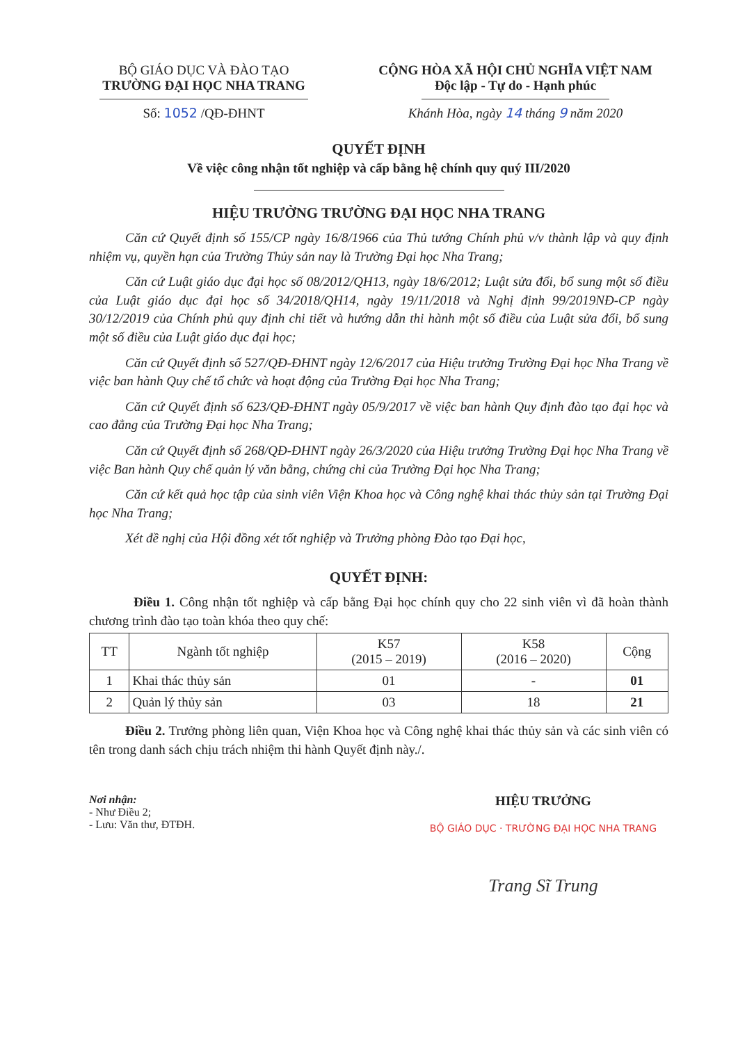BỘ GIÁO DỤC VÀ ĐÀO TẠO
TRƯỜNG ĐẠI HỌC NHA TRANG
Số: 1052 /QĐ-ĐHNT
CỘNG HÒA XÃ HỘI CHỦ NGHĨA VIỆT NAM
Độc lập - Tự do - Hạnh phúc
Khánh Hòa, ngày 14 tháng 9 năm 2020
QUYẾT ĐỊNH
Về việc công nhận tốt nghiệp và cấp bằng hệ chính quy quý III/2020
HIỆU TRƯỞNG TRƯỜNG ĐẠI HỌC NHA TRANG
Căn cứ Quyết định số 155/CP ngày 16/8/1966 của Thủ tướng Chính phủ v/v thành lập và quy định nhiệm vụ, quyền hạn của Trường Thủy sản nay là Trường Đại học Nha Trang;
Căn cứ Luật giáo dục đại học số 08/2012/QH13, ngày 18/6/2012; Luật sửa đổi, bổ sung một số điều của Luật giáo dục đại học số 34/2018/QH14, ngày 19/11/2018 và Nghị định 99/2019NĐ-CP ngày 30/12/2019 của Chính phủ quy định chi tiết và hướng dẫn thi hành một số điều của Luật sửa đổi, bổ sung một số điều của Luật giáo dục đại học;
Căn cứ Quyết định số 527/QĐ-ĐHNT ngày 12/6/2017 của Hiệu trưởng Trường Đại học Nha Trang về việc ban hành Quy chế tổ chức và hoạt động của Trường Đại học Nha Trang;
Căn cứ Quyết định số 623/QĐ-ĐHNT ngày 05/9/2017 về việc ban hành Quy định đào tạo đại học và cao đẳng của Trường Đại học Nha Trang;
Căn cứ Quyết định số 268/QĐ-ĐHNT ngày 26/3/2020 của Hiệu trưởng Trường Đại học Nha Trang về việc Ban hành Quy chế quản lý văn bằng, chứng chỉ của Trường Đại học Nha Trang;
Căn cứ kết quả học tập của sinh viên Viện Khoa học và Công nghệ khai thác thủy sản tại Trường Đại học Nha Trang;
Xét đề nghị của Hội đồng xét tốt nghiệp và Trưởng phòng Đào tạo Đại học,
QUYẾT ĐỊNH:
Điều 1. Công nhận tốt nghiệp và cấp bằng Đại học chính quy cho 22 sinh viên vì đã hoàn thành chương trình đào tạo toàn khóa theo quy chế:
| TT | Ngành tốt nghiệp | K57 (2015 – 2019) | K58 (2016 – 2020) | Cộng |
| --- | --- | --- | --- | --- |
| 1 | Khai thác thủy sản | 01 | - | 01 |
| 2 | Quản lý thủy sản | 03 | 18 | 21 |
Điều 2. Trưởng phòng liên quan, Viện Khoa học và Công nghệ khai thác thủy sản và các sinh viên có tên trong danh sách chịu trách nhiệm thi hành Quyết định này./.
Nơi nhận:
- Như Điều 2;
- Lưu: Văn thư, ĐTĐH.
HIỆU TRƯỞNG
BỘ GIÁO DỤC · TRƯỜNG ĐẠI HỌC NHA TRANG
Trang Sĩ Trung